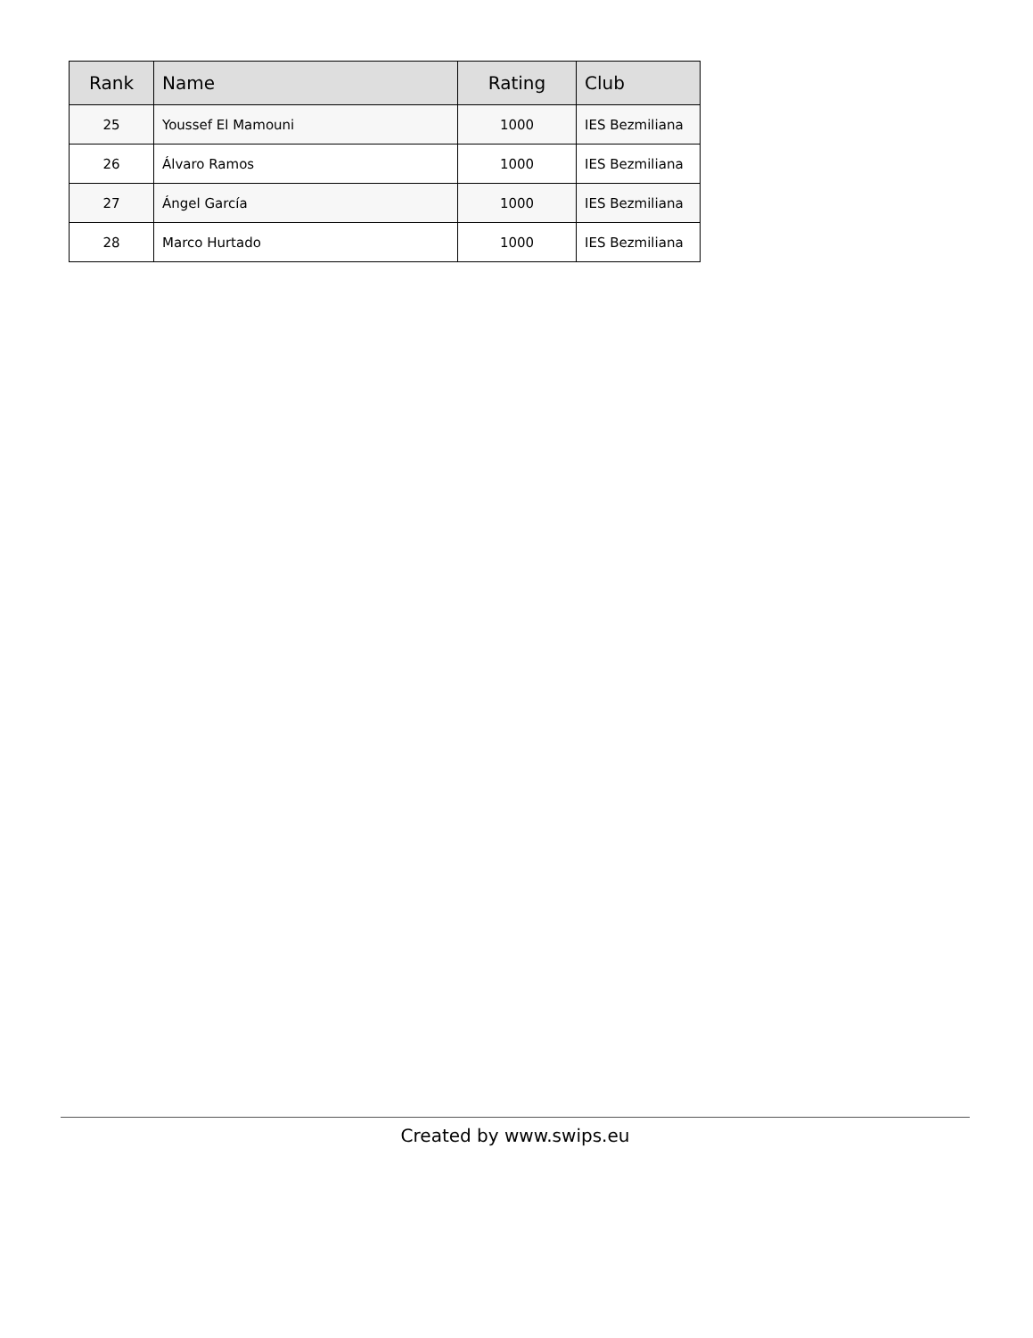| Rank | Name | Rating | Club |
| --- | --- | --- | --- |
| 25 | Youssef El Mamouni | 1000 | IES Bezmiliana |
| 26 | Álvaro Ramos | 1000 | IES Bezmiliana |
| 27 | Ángel García | 1000 | IES Bezmiliana |
| 28 | Marco Hurtado | 1000 | IES Bezmiliana |
Created by www.swips.eu